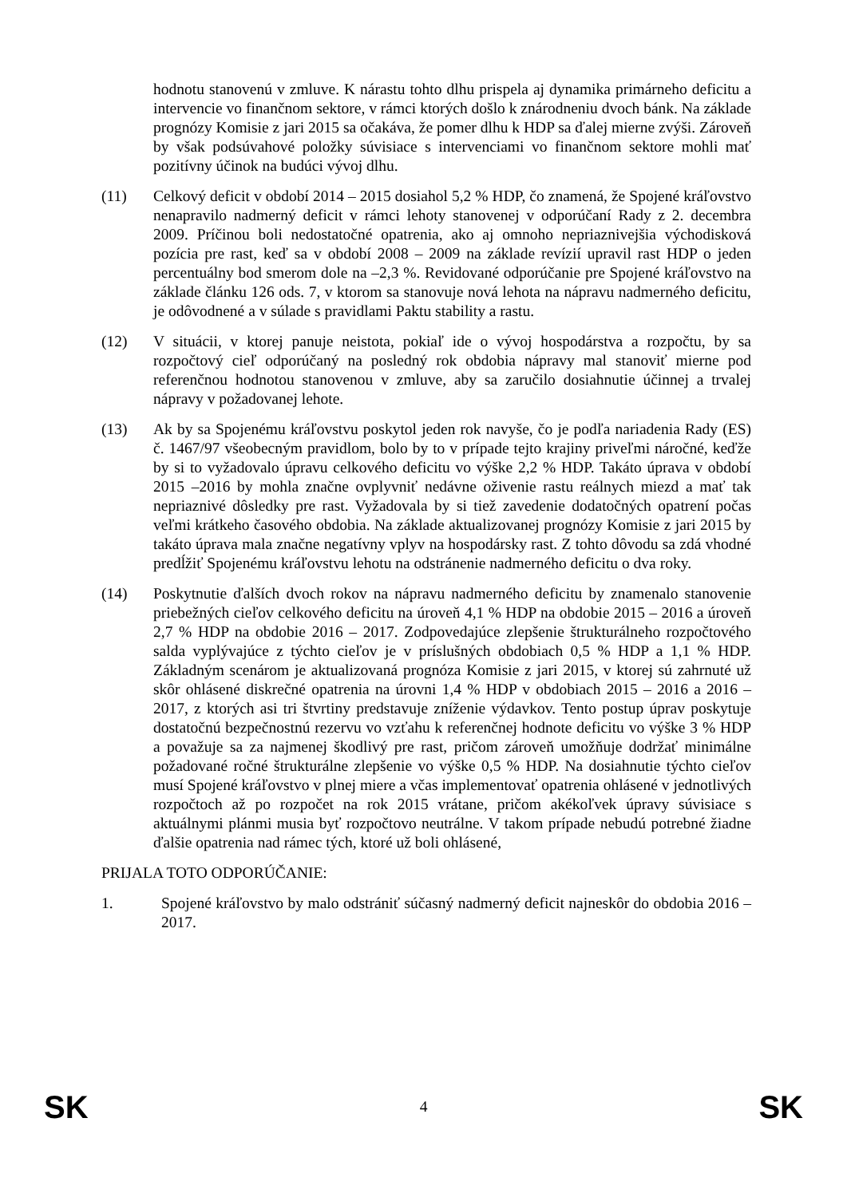hodnotu stanovenú v zmluve. K nárastu tohto dlhu prispela aj dynamika primárneho deficitu a intervencie vo finančnom sektore, v rámci ktorých došlo k znárodneniu dvoch bánk. Na základe prognózy Komisie z jari 2015 sa očakáva, že pomer dlhu k HDP sa ďalej mierne zvýši. Zároveň by však podsúvahové položky súvisiace s intervenciami vo finančnom sektore mohli mať pozitívny účinok na budúci vývoj dlhu.
(11) Celkový deficit v období 2014 – 2015 dosiahol 5,2 % HDP, čo znamená, že Spojené kráľovstvo nenapravilo nadmerný deficit v rámci lehoty stanovenej v odporúčaní Rady z 2. decembra 2009. Príčinou boli nedostatočné opatrenia, ako aj omnoho nepriaznivejšia východisková pozícia pre rast, keď sa v období 2008 – 2009 na základe revízií upravil rast HDP o jeden percentuálny bod smerom dole na –2,3 %. Revidované odporúčanie pre Spojené kráľovstvo na základe článku 126 ods. 7, v ktorom sa stanovuje nová lehota na nápravu nadmerného deficitu, je odôvodnené a v súlade s pravidlami Paktu stability a rastu.
(12) V situácii, v ktorej panuje neistota, pokiaľ ide o vývoj hospodárstva a rozpočtu, by sa rozpočtový cieľ odporúčaný na posledný rok obdobia nápravy mal stanoviť mierne pod referenčnou hodnotou stanovenou v zmluve, aby sa zaručilo dosiahnutie účinnej a trvalej nápravy v požadovanej lehote.
(13) Ak by sa Spojenému kráľovstvu poskytol jeden rok navyše, čo je podľa nariadenia Rady (ES) č. 1467/97 všeobecným pravidlom, bolo by to v prípade tejto krajiny priveľmi náročné, keďže by si to vyžadovalo úpravu celkového deficitu vo výške 2,2 % HDP. Takáto úprava v období 2015 –2016 by mohla značne ovplyvniť nedávne oživenie rastu reálnych miezd a mať tak nepriaznivé dôsledky pre rast. Vyžadovala by si tiež zavedenie dodatočných opatrení počas veľmi krátkeho časového obdobia. Na základe aktualizovanej prognózy Komisie z jari 2015 by takáto úprava mala značne negatívny vplyv na hospodársky rast. Z tohto dôvodu sa zdá vhodné predĺžiť Spojenému kráľovstvu lehotu na odstránenie nadmerného deficitu o dva roky.
(14) Poskytnutie ďalších dvoch rokov na nápravu nadmerného deficitu by znamenalo stanovenie priebežných cieľov celkového deficitu na úroveň 4,1 % HDP na obdobie 2015 – 2016 a úroveň 2,7 % HDP na obdobie 2016 – 2017. Zodpovedajúce zlepšenie štrukturálneho rozpočtového salda vyplývajúce z týchto cieľov je v príslušných obdobiach 0,5 % HDP a 1,1 % HDP. Základným scenárom je aktualizovaná prognóza Komisie z jari 2015, v ktorej sú zahrnuté už skôr ohlásené diskrečné opatrenia na úrovni 1,4 % HDP v obdobiach 2015 – 2016 a 2016 –2017, z ktorých asi tri štvrtiny predstavuje zníženie výdavkov. Tento postup úprav poskytuje dostatočnú bezpečnostnú rezervu vo vzťahu k referenčnej hodnote deficitu vo výške 3 % HDP a považuje sa za najmenej škodlivý pre rast, pričom zároveň umožňuje dodržať minimálne požadované ročné štrukturálne zlepšenie vo výške 0,5 % HDP. Na dosiahnutie týchto cieľov musí Spojené kráľovstvo v plnej miere a včas implementovať opatrenia ohlásené v jednotlivých rozpočtoch až po rozpočet na rok 2015 vrátane, pričom akékoľvek úpravy súvisiace s aktuálnymi plánmi musia byť rozpočtovo neutrálne. V takom prípade nebudú potrebné žiadne ďalšie opatrenia nad rámec tých, ktoré už boli ohlásené,
PRIJALA TOTO ODPORÚČANIE:
1. Spojené kráľovstvo by malo odstrániť súčasný nadmerný deficit najneskôr do obdobia 2016 – 2017.
SK 4 SK